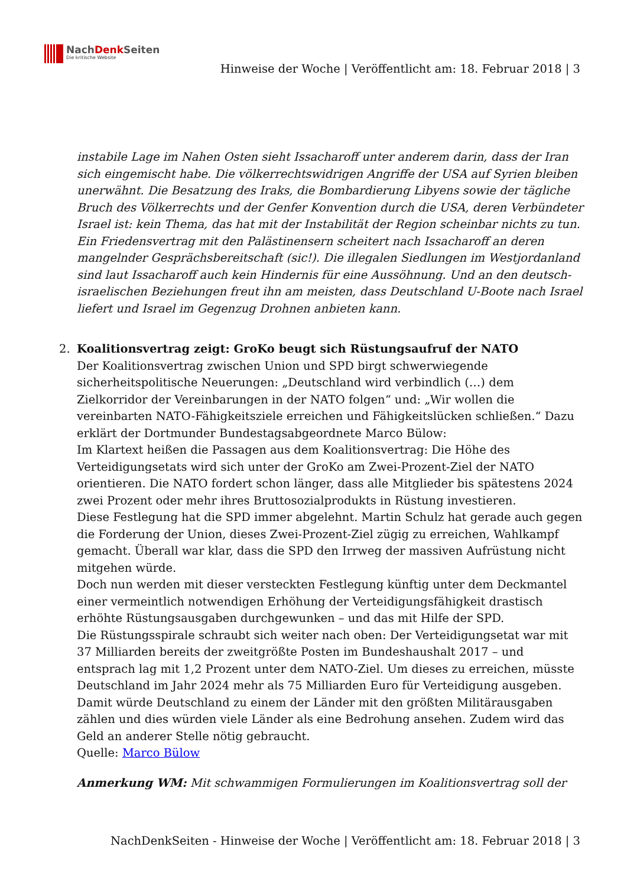NachDenk Seiten
Die kritische Website
Hinweise der Woche | Veröffentlicht am: 18. Februar 2018 | 3
instabile Lage im Nahen Osten sieht Issacharoff unter anderem darin, dass der Iran sich eingemischt habe. Die völkerrechtswidrigen Angriffe der USA auf Syrien bleiben unerwähnt. Die Besatzung des Iraks, die Bombardierung Libyens sowie der tägliche Bruch des Völkerrechts und der Genfer Konvention durch die USA, deren Verbündeter Israel ist: kein Thema, das hat mit der Instabilität der Region scheinbar nichts zu tun. Ein Friedensvertrag mit den Palästinensern scheitert nach Issacharoff an deren mangelnder Gesprächsbereitschaft (sic!). Die illegalen Siedlungen im Westjordanland sind laut Issacharoff auch kein Hindernis für eine Aussöhnung. Und an den deutsch-israelischen Beziehungen freut ihn am meisten, dass Deutschland U-Boote nach Israel liefert und Israel im Gegenzug Drohnen anbieten kann.
2. Koalitionsvertrag zeigt: GroKo beugt sich Rüstungsaufruf der NATO
Der Koalitionsvertrag zwischen Union und SPD birgt schwerwiegende sicherheitspolitische Neuerungen: „Deutschland wird verbindlich (…) dem Zielkorridor der Vereinbarungen in der NATO folgen“ und: „Wir wollen die vereinbarten NATO-Fähigkeitsziele erreichen und Fähigkeitslücken schließen.“ Dazu erklärt der Dortmunder Bundestagsabgeordnete Marco Bülow:
Im Klartext heißen die Passagen aus dem Koalitionsvertrag: Die Höhe des Verteidigungsetats wird sich unter der GroKo am Zwei-Prozent-Ziel der NATO orientieren. Die NATO fordert schon länger, dass alle Mitglieder bis spätestens 2024 zwei Prozent oder mehr ihres Bruttosozialprodukts in Rüstung investieren.
Diese Festlegung hat die SPD immer abgelehnt. Martin Schulz hat gerade auch gegen die Forderung der Union, dieses Zwei-Prozent-Ziel zügig zu erreichen, Wahlkampf gemacht. Überall war klar, dass die SPD den Irrweg der massiven Aufrüstung nicht mitgehen würde.
Doch nun werden mit dieser versteckten Festlegung künftig unter dem Deckmantel einer vermeintlich notwendigen Erhöhung der Verteidigungsfähigkeit drastisch erhöhte Rüstungsausgaben durchgewunken – und das mit Hilfe der SPD.
Die Rüstungsspirale schraubt sich weiter nach oben: Der Verteidigungsetat war mit 37 Milliarden bereits der zweitgrößte Posten im Bundeshaushalt 2017 – und entsprach lag mit 1,2 Prozent unter dem NATO-Ziel. Um dieses zu erreichen, müsste Deutschland im Jahr 2024 mehr als 75 Milliarden Euro für Verteidigung ausgeben. Damit würde Deutschland zu einem der Länder mit den größten Militärausgaben zählen und dies würden viele Länder als eine Bedrohung ansehen. Zudem wird das Geld an anderer Stelle nötig gebraucht.
Quelle: Marco Bülow
Anmerkung WM: Mit schwammigen Formulierungen im Koalitionsvertrag soll der
NachDenkSeiten - Hinweise der Woche | Veröffentlicht am: 18. Februar 2018 | 3